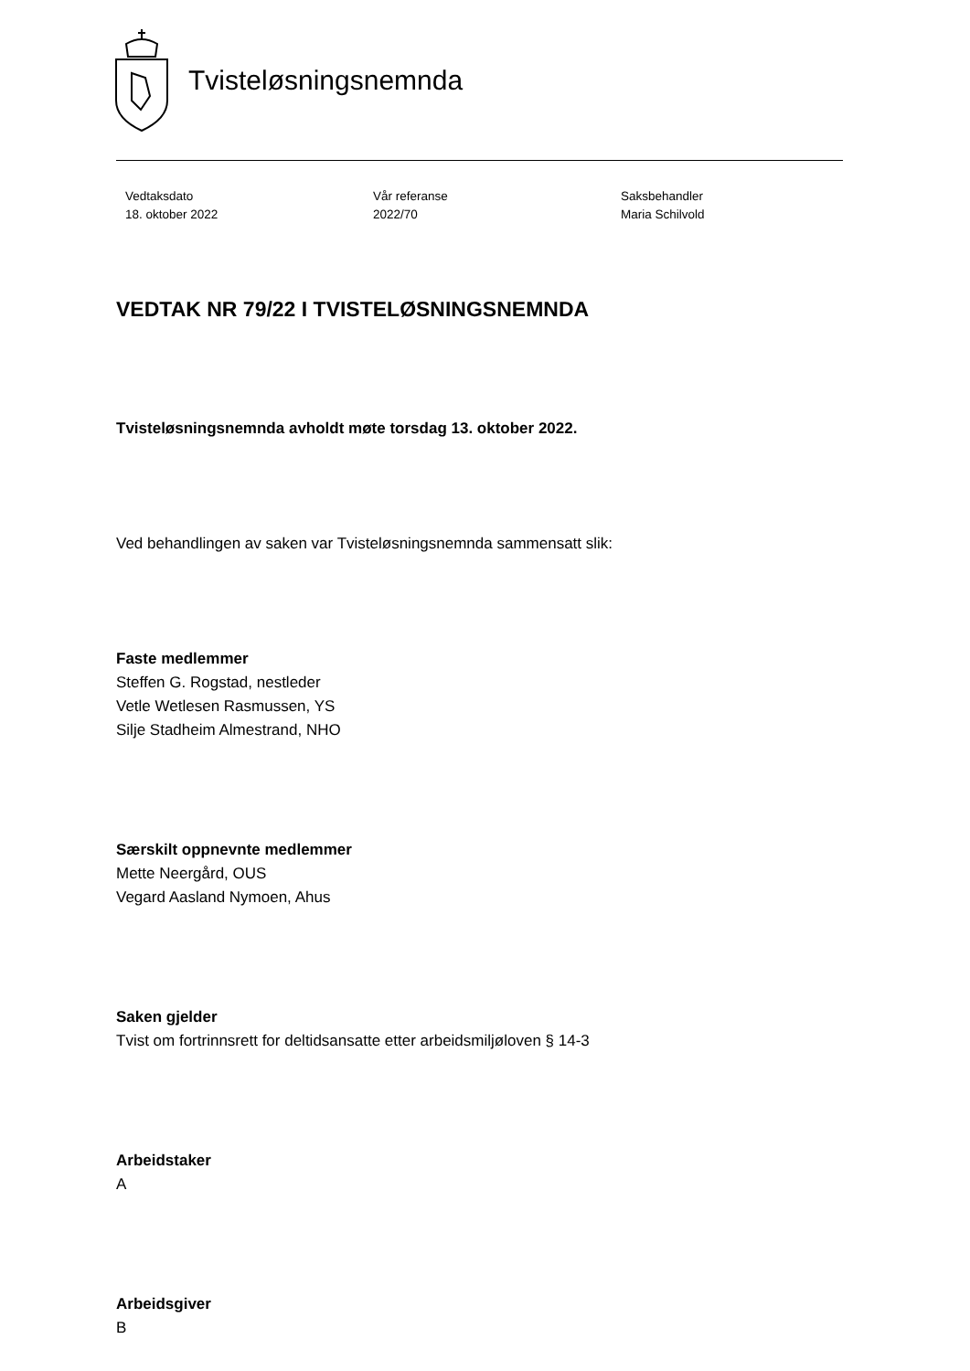Tvisteløsningsnemnda
Vedtaksdato
18. oktober 2022
Vår referanse
2022/70
Saksbehandler
Maria Schilvold
VEDTAK NR 79/22 I TVISTELØSNINGSNEMNDA
Tvisteløsningsnemnda avholdt møte torsdag 13. oktober 2022.
Ved behandlingen av saken var Tvisteløsningsnemnda sammensatt slik:
Faste medlemmer
Steffen G. Rogstad, nestleder
Vetle Wetlesen Rasmussen, YS
Silje Stadheim Almestrand, NHO
Særskilt oppnevnte medlemmer
Mette Neergård, OUS
Vegard Aasland Nymoen, Ahus
Saken gjelder
Tvist om fortrinnsrett for deltidsansatte etter arbeidsmiljøloven § 14-3
Arbeidstaker
A
Arbeidsgiver
B